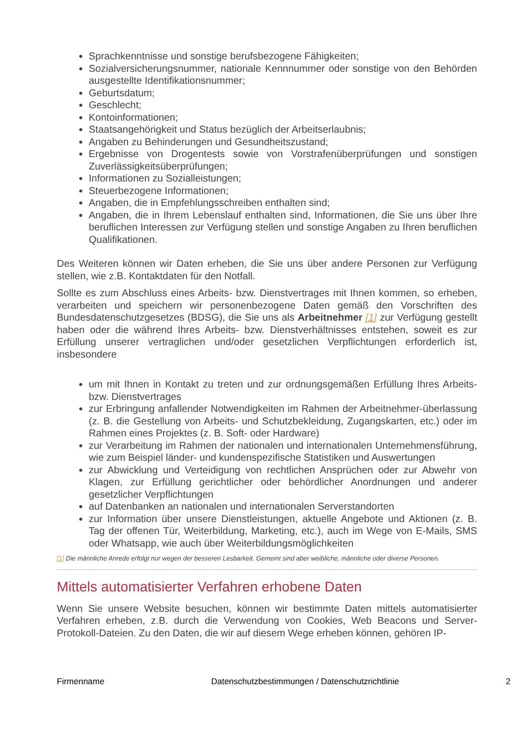Sprachkenntnisse und sonstige berufsbezogene Fähigkeiten;
Sozialversicherungsnummer, nationale Kennnummer oder sonstige von den Behörden ausgestellte Identifikationsnummer;
Geburtsdatum;
Geschlecht;
Kontoinformationen;
Staatsangehörigkeit und Status bezüglich der Arbeitserlaubnis;
Angaben zu Behinderungen und Gesundheitszustand;
Ergebnisse von Drogentests sowie von Vorstrafenüberprüfungen und sonstigen Zuverlässigkeitsüberprüfungen;
Informationen zu Sozialleistungen;
Steuerbezogene Informationen;
Angaben, die in Empfehlungsschreiben enthalten sind;
Angaben, die in Ihrem Lebenslauf enthalten sind, Informationen, die Sie uns über Ihre beruflichen Interessen zur Verfügung stellen und sonstige Angaben zu Ihren beruflichen Qualifikationen.
Des Weiteren können wir Daten erheben, die Sie uns über andere Personen zur Verfügung stellen, wie z.B. Kontaktdaten für den Notfall.
Sollte es zum Abschluss eines Arbeits- bzw. Dienstvertrages mit Ihnen kommen, so erheben, verarbeiten und speichern wir personenbezogene Daten gemäß den Vorschriften des Bundesdatenschutzgesetzes (BDSG), die Sie uns als Arbeitnehmer [1] zur Verfügung gestellt haben oder die während Ihres Arbeits- bzw. Dienstverhältnisses entstehen, soweit es zur Erfüllung unserer vertraglichen und/oder gesetzlichen Verpflichtungen erforderlich ist, insbesondere
um mit Ihnen in Kontakt zu treten und zur ordnungsgemäßen Erfüllung Ihres Arbeits- bzw. Dienstvertrages
zur Erbringung anfallender Notwendigkeiten im Rahmen der Arbeitnehmer-überlassung (z. B. die Gestellung von Arbeits- und Schutzbekleidung, Zugangskarten, etc.) oder im Rahmen eines Projektes (z. B. Soft- oder Hardware)
zur Verarbeitung im Rahmen der nationalen und internationalen Unternehmensführung, wie zum Beispiel länder- und kundenspezifische Statistiken und Auswertungen
zur Abwicklung und Verteidigung von rechtlichen Ansprüchen oder zur Abwehr von Klagen, zur Erfüllung gerichtlicher oder behördlicher Anordnungen und anderer gesetzlicher Verpflichtungen
auf Datenbanken an nationalen und internationalen Serverstandorten
zur Information über unsere Dienstleistungen, aktuelle Angebote und Aktionen (z. B. Tag der offenen Tür, Weiterbildung, Marketing, etc.), auch im Wege von E-Mails, SMS oder Whatsapp, wie auch über Weiterbildungsmöglichkeiten
[1] Die männliche Anrede erfolgt nur wegen der besseren Lesbarkeit. Gemeint sind aber weibliche, männliche oder diverse Personen.
Mittels automatisierter Verfahren erhobene Daten
Wenn Sie unsere Website besuchen, können wir bestimmte Daten mittels automatisierter Verfahren erheben, z.B. durch die Verwendung von Cookies, Web Beacons und Server-Protokoll-Dateien. Zu den Daten, die wir auf diesem Wege erheben können, gehören IP-
Firmenname Datenschutzbestimmungen / Datenschutzrichtlinie 2